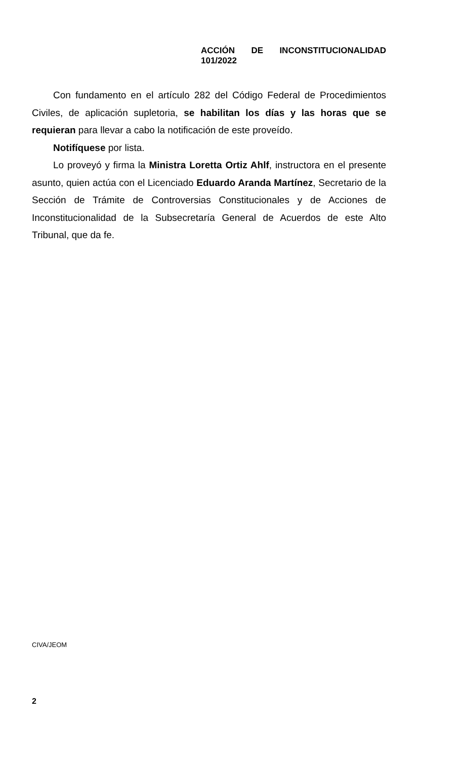ACCIÓN DE INCONSTITUCIONALIDAD
101/2022
Con fundamento en el artículo 282 del Código Federal de Procedimientos Civiles, de aplicación supletoria, se habilitan los días y las horas que se requieran para llevar a cabo la notificación de este proveído.
Notifíquese por lista.
Lo proveyó y firma la Ministra Loretta Ortiz Ahlf, instructora en el presente asunto, quien actúa con el Licenciado Eduardo Aranda Martínez, Secretario de la Sección de Trámite de Controversias Constitucionales y de Acciones de Inconstitucionalidad de la Subsecretaría General de Acuerdos de este Alto Tribunal, que da fe.
CIVA/JEOM
2